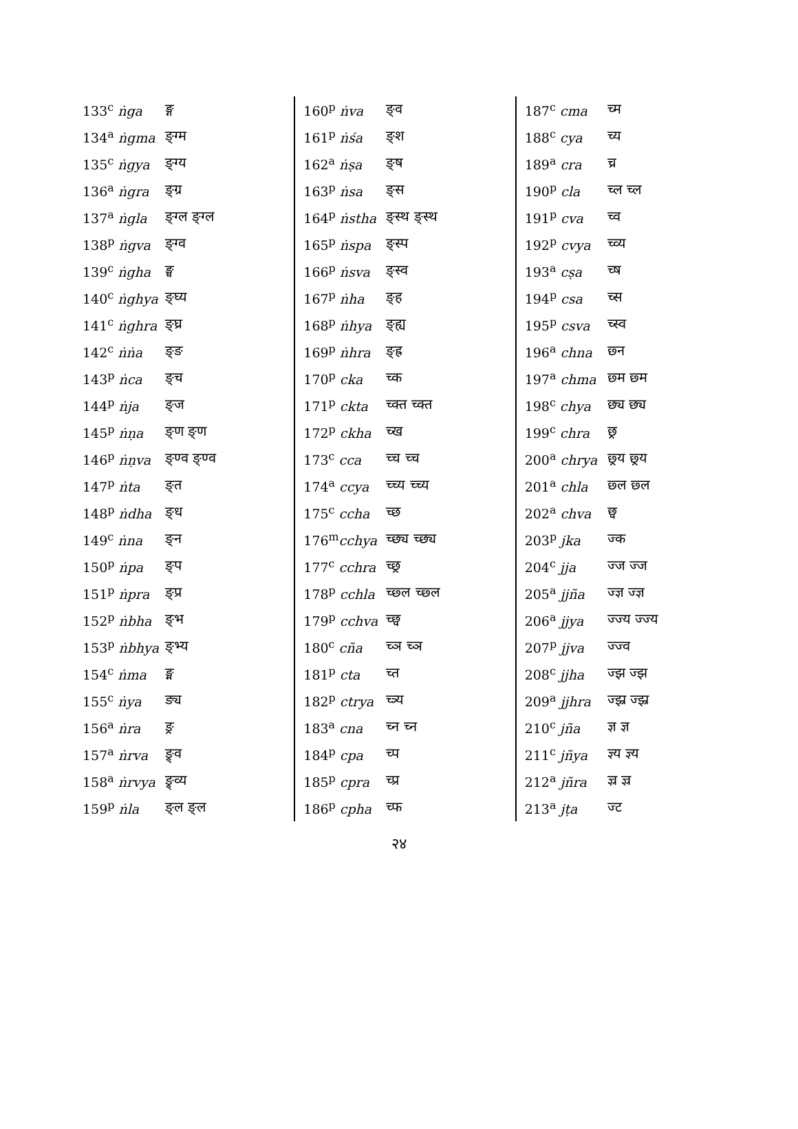| 133<sup>c</sup> ṅga | ङ्ग |
| 134<sup>a</sup> ṅgma | ङ्ग्म |
| 135<sup>c</sup> ṅgya | ङ्ग्य |
| 136<sup>a</sup> ṅgra | ङ्ग्र |
| 137<sup>a</sup> ṅgla | ङ्ग्ल ङ्ग्ल |
| 138<sup>p</sup> ṅgva | ङ्ग्व |
| 139<sup>c</sup> ṅgha | ङ्घ |
| 140<sup>c</sup> ṅghya | ङ्घ्य |
| 141<sup>c</sup> ṅghra | ङ्घ्र |
| 142<sup>c</sup> ṅṅa | ङ्ङ |
| 143<sup>p</sup> ṅca | ङ्च |
| 144<sup>p</sup> ṅja | ङ्ज |
| 145<sup>p</sup> ṅṇa | ङ्ण ङ्ण |
| 146<sup>p</sup> ṅṇva | ङ्ण्व ङ्ण्व |
| 147<sup>p</sup> ṅta | ङ्त |
| 148<sup>p</sup> ṅdha | ङ्ध |
| 149<sup>c</sup> ṅna | ङ्न |
| 150<sup>p</sup> ṅpa | ङ्प |
| 151<sup>p</sup> ṅpra | ङ्प्र |
| 152<sup>p</sup> ṅbha | ङ्भ |
| 153<sup>p</sup> ṅbhya | ङ्भ्य |
| 154<sup>c</sup> ṅma | ङ्म |
| 155<sup>c</sup> ṅya | ङ्य |
| 156<sup>a</sup> ṅra | ङ्र |
| 157<sup>a</sup> ṅrva | ङ्र्व |
| 158<sup>a</sup> ṅrvya | ङ्र्व्य |
| 159<sup>p</sup> ṅla | ङ्ल ङ्ल |
| 160<sup>p</sup> ṅva | ङ्व |
| 161<sup>p</sup> ṅśa | ङ्श |
| 162<sup>a</sup> ṅṣa | ङ्ष |
| 163<sup>p</sup> ṅsa | ङ्स |
| 164<sup>p</sup> ṅstha | ङ्स्थ ङ्स्थ |
| 165<sup>p</sup> ṅspa | ङ्स्प |
| 166<sup>p</sup> ṅsva | ङ्स्व |
| 167<sup>p</sup> ṅha | ङ्ह |
| 168<sup>p</sup> ṅhya | ङ्ह्य |
| 169<sup>p</sup> ṅhra | ङ्ह्र |
| 170<sup>p</sup> cka | च्क |
| 171<sup>p</sup> ckta | च्क्त च्क्त |
| 172<sup>p</sup> ckha | च्ख |
| 173<sup>c</sup> cca | च्च च्च |
| 174<sup>a</sup> ccya | च्च्य च्च्य |
| 175<sup>c</sup> ccha | च्छ |
| 176<sup>m</sup> cchya | च्छ्य च्छ्य |
| 177<sup>c</sup> cchra | च्छ्र |
| 178<sup>p</sup> cchla | च्छ्ल च्छ्ल |
| 179<sup>p</sup> cchva | च्छ्व |
| 180<sup>c</sup> cña | च्ञ च्ञ |
| 181<sup>p</sup> cta | च्त |
| 182<sup>p</sup> ctrya | च्त्र्य |
| 183<sup>a</sup> cna | च्न च्न |
| 184<sup>p</sup> cpa | च्प |
| 185<sup>p</sup> cpra | च्प्र |
| 186<sup>p</sup> cpha | च्फ |
| 187<sup>c</sup> cma | च्म |
| 188<sup>c</sup> cya | च्य |
| 189<sup>a</sup> cra | च्र |
| 190<sup>p</sup> cla | च्ल च्ल |
| 191<sup>p</sup> cva | च्व |
| 192<sup>p</sup> cvya | च्व्य |
| 193<sup>a</sup> cṣa | च्ष |
| 194<sup>p</sup> csa | च्स |
| 195<sup>p</sup> csva | च्स्व |
| 196<sup>a</sup> chna | छ्न |
| 197<sup>a</sup> chma | छ्म छ्म |
| 198<sup>c</sup> chya | छ्य छ्य |
| 199<sup>c</sup> chra | छ्र |
| 200<sup>a</sup> chrya | छ्र्य छ्र्य |
| 201<sup>a</sup> chla | छ्ल छ्ल |
| 202<sup>a</sup> chva | छ्व |
| 203<sup>p</sup> jka | ज्क |
| 204<sup>c</sup> jja | ज्ज ज्ज |
| 205<sup>a</sup> jjña | ज्ज्ञ ज्ज्ञ |
| 206<sup>a</sup> jjya | ज्ज्य ज्ज्य |
| 207<sup>p</sup> jjva | ज्ज्व |
| 208<sup>c</sup> jjha | ज्झ ज्झ |
| 209<sup>a</sup> jjhra | ज्झ्र ज्झ्र |
| 210<sup>c</sup> jña | ज्ञ ज्ञ |
| 211<sup>c</sup> jñya | ज्ञ्य ज्ञ्य |
| 212<sup>a</sup> jñra | ज्ञ्र ज्ञ्र |
| 213<sup>a</sup> jṭa | ज्ट |
२४